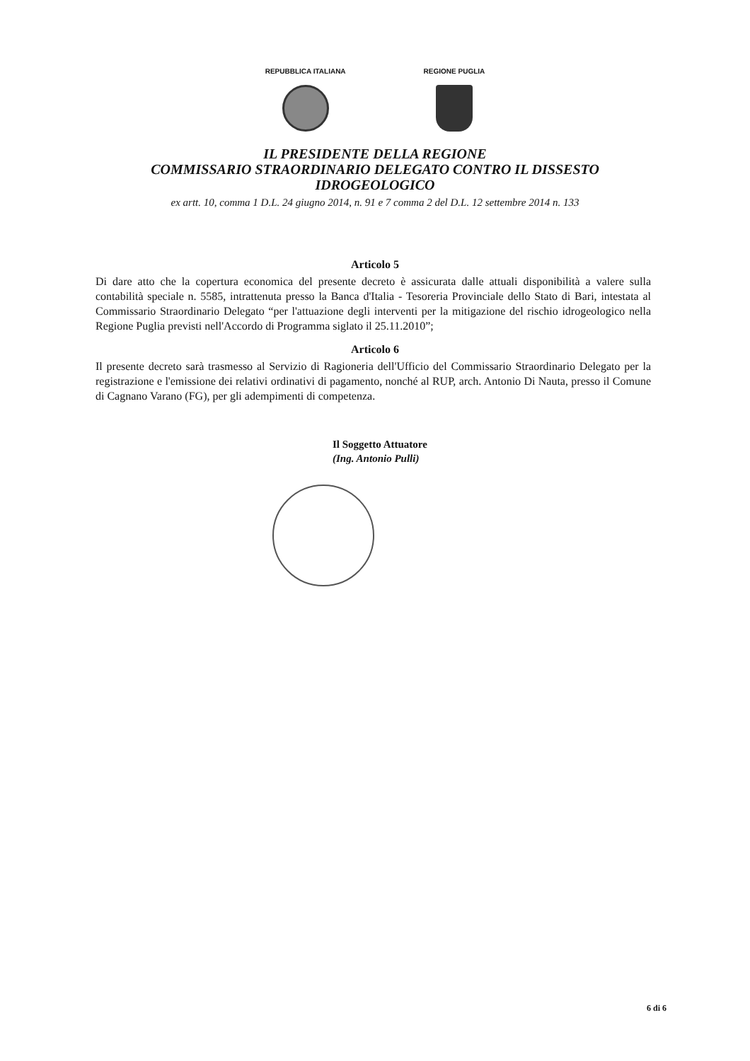REPUBBLICA ITALIANA REGIONE PUGLIA
IL PRESIDENTE DELLA REGIONE
COMMISSARIO STRAORDINARIO DELEGATO CONTRO IL DISSESTO
IDROGEOLOGICO
ex artt. 10, comma 1 D.L. 24 giugno 2014, n. 91 e 7 comma 2 del D.L. 12 settembre 2014 n. 133
Articolo 5
Di dare atto che la copertura economica del presente decreto è assicurata dalle attuali disponibilità a valere sulla contabilità speciale n. 5585, intrattenuta presso la Banca d'Italia - Tesoreria Provinciale dello Stato di Bari, intestata al Commissario Straordinario Delegato “per l'attuazione degli interventi per la mitigazione del rischio idrogeologico nella Regione Puglia previsti nell'Accordo di Programma siglato il 25.11.2010”;
Articolo 6
Il presente decreto sarà trasmesso al Servizio di Ragioneria dell'Ufficio del Commissario Straordinario Delegato per la registrazione e l'emissione dei relativi ordinativi di pagamento, nonché al RUP, arch. Antonio Di Nauta, presso il Comune di Cagnano Varano (FG), per gli adempimenti di competenza.
Il Soggetto Attuatore
(Ing. Antonio Pulli)
6 di 6